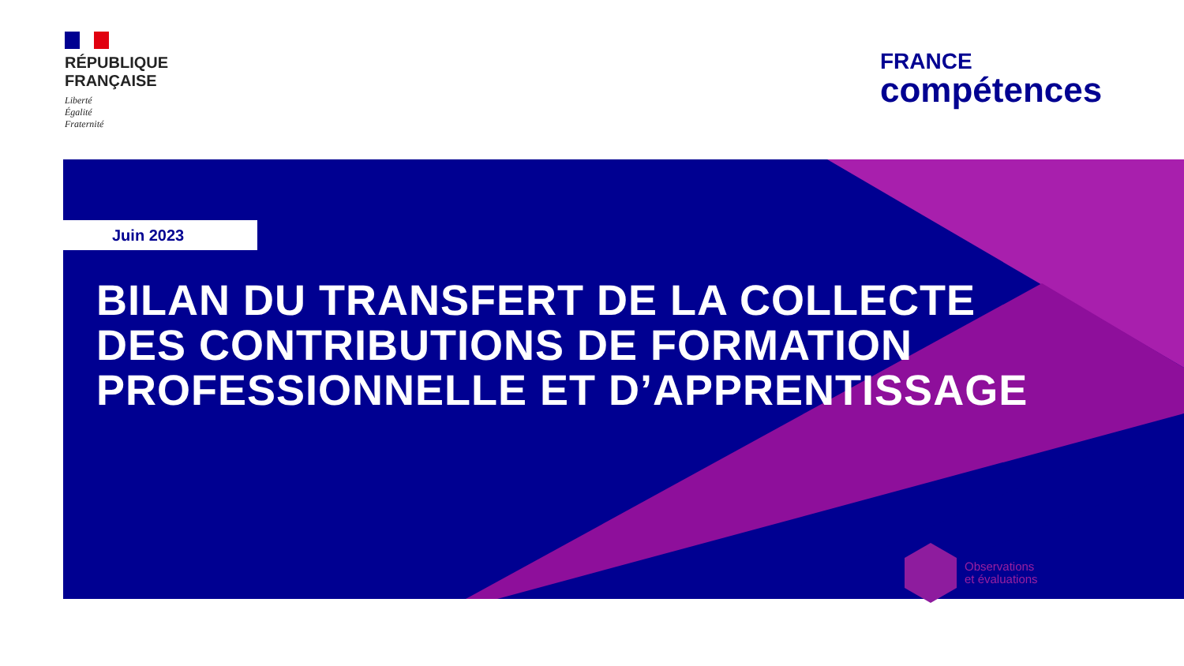RÉPUBLIQUE
FRANÇAISE
Liberté
Égalité
Fraternité
FRANCE
compétences
Juin 2023
BILAN DU TRANSFERT DE LA COLLECTE
DES CONTRIBUTIONS DE FORMATION
PROFESSIONNELLE ET D’APPRENTISSAGE
Observations
et évaluations